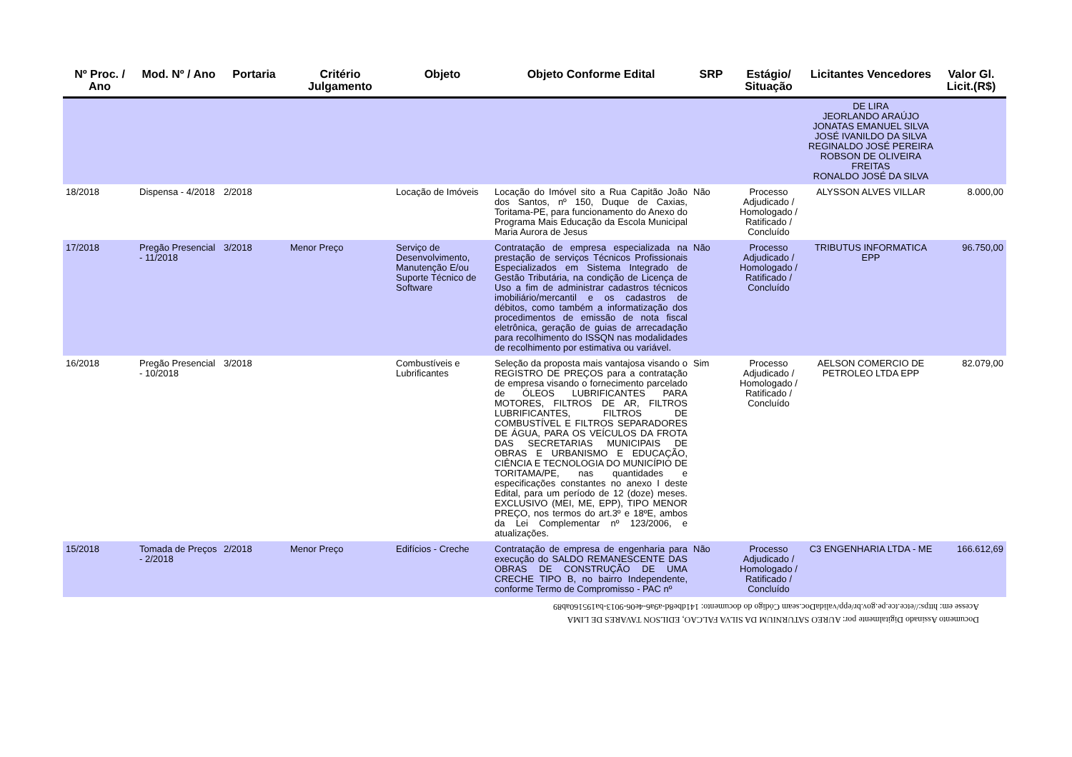| Nº Proc. / Ano | Mod. Nº / Ano | Portaria | Critério Julgamento | Objeto | Objeto Conforme Edital | SRP | Estágio/ Situação | Licitantes Vencedores | Valor Gl. Licit.(R$) |
| --- | --- | --- | --- | --- | --- | --- | --- | --- | --- |
| | | | | | | | | DE LIRA JEORLANDO ARAÚJO JONATAS EMANUEL SILVA JOSÉ IVANILDO DA SILVA REGINALDO JOSÉ PEREIRA ROBSON DE OLIVEIRA FREITAS RONALDO JOSÉ DA SILVA | |
| 18/2018 | Dispensa - 4/2018 | 2/2018 | | Locação de Imóveis | Locação do Imóvel sito a Rua Capitão João dos Santos, nº 150, Duque de Caxias, Toritama-PE, para funcionamento do Anexo do Programa Mais Educação da Escola Municipal Maria Aurora de Jesus | Não | Processo Adjudicado / Homologado / Ratificado / Concluído | ALYSSON ALVES VILLAR | 8.000,00 |
| 17/2018 | Pregão Presencial - 11/2018 | 3/2018 | Menor Preço | Serviço de Desenvolvimento, Manutenção E/ou Suporte Técnico de Software | Contratação de empresa especializada na prestação de serviços Técnicos Profissionais Especializados em Sistema Integrado de Gestão Tributária, na condição de Licença de Uso a fim de administrar cadastros técnicos imobiliário/mercantil e os cadastros de débitos, como também a informatização dos procedimentos de emissão de nota fiscal eletrônica, geração de guias de arrecadação para recolhimento do ISSQN nas modalidades de recolhimento por estimativa ou variável. | Não | Processo Adjudicado / Homologado / Ratificado / Concluído | TRIBUTUS INFORMATICA EPP | 96.750,00 |
| 16/2018 | Pregão Presencial - 10/2018 | 3/2018 | | Combustíveis e Lubrificantes | Seleção da proposta mais vantajosa visando o REGISTRO DE PREÇOS para a contratação de empresa visando o fornecimento parcelado de ÓLEOS LUBRIFICANTES PARA MOTORES, FILTROS DE AR, FILTROS LUBRIFICANTES, FILTROS DE COMBUSTÍVEL E FILTROS SEPARADORES DE ÁGUA, PARA OS VEÍCULOS DA FROTA DAS SECRETARIAS MUNICIPAIS DE OBRAS E URBANISMO E EDUCAÇÃO, CIÊNCIA E TECNOLOGIA DO MUNICÍPIO DE TORITAMA/PE, nas quantidades e especificações constantes no anexo I deste Edital, para um período de 12 (doze) meses. EXCLUSIVO (MEI, ME, EPP), TIPO MENOR PREÇO, nos termos do art.3º e 18ºE, ambos da Lei Complementar nº 123/2006, e atualizações. | Sim | Processo Adjudicado / Homologado / Ratificado / Concluído | AELSON COMERCIO DE PETROLEO LTDA EPP | 82.079,00 |
| 15/2018 | Tomada de Preços - 2/2018 | 2/2018 | Menor Preço | Edifícios - Creche | Contratação de empresa de engenharia para execução do SALDO REMANESCENTE DAS OBRAS DE CONSTRUÇÃO DE UMA CRECHE TIPO B, no bairro Independente, conforme Termo de Compromisso - PAC nº | Não | Processo Adjudicado / Homologado / Ratificado / Concluído | C3 ENGENHARIA LTDA - ME | 166.612,69 |
Documento Assinado Digitalmente por: AUREO SATURNIUM DA SILVA FALCAO, EDILSON TAVARES DE LIMA
Acesse em: https://etce.tce.pe.gov.br/epp/validaDoc.seam Código do documento: 141dbe8d-a9a6-4e06-9013-ba195160ab89